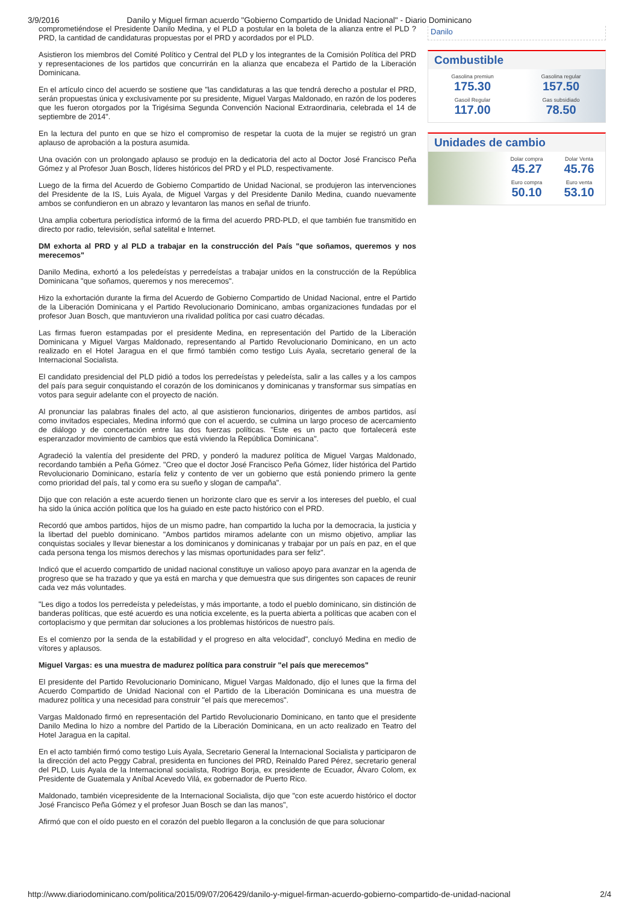3/9/2016 Danilo y Miguel firman acuerdo "Gobierno Compartido de Unidad Nacional" - Diario Dominicano
comprometiéndose el Presidente Danilo Medina, y el PLD a postular en la boleta de la alianza entre el PLD ? PRD, la cantidad de candidaturas propuestas por el PRD y acordados por el PLD.
Asistieron los miembros del Comité Político y Central del PLD y los integrantes de la Comisión Política del PRD y representaciones de los partidos que concurrirán en la alianza que encabeza el Partido de la Liberación Dominicana.
En el artículo cinco del acuerdo se sostiene que "las candidaturas a las que tendrá derecho a postular el PRD, serán propuestas única y exclusivamente por su presidente, Miguel Vargas Maldonado, en razón de los poderes que les fueron otorgados por la Trigésima Segunda Convención Nacional Extraordinaria, celebrada el 14 de septiembre de 2014".
En la lectura del punto en que se hizo el compromiso de respetar la cuota de la mujer se registró un gran aplauso de aprobación a la postura asumida.
Una ovación con un prolongado aplauso se produjo en la dedicatoria del acto al Doctor José Francisco Peña Gómez y al Profesor Juan Bosch, líderes históricos del PRD y el PLD, respectivamente.
Luego de la firma del Acuerdo de Gobierno Compartido de Unidad Nacional, se produjeron las intervenciones del Presidente de la IS, Luis Ayala, de Miguel Vargas y del Presidente Danilo Medina, cuando nuevamente ambos se confundieron en un abrazo y levantaron las manos en señal de triunfo.
Una amplia cobertura periodística informó de la firma del acuerdo PRD-PLD, el que también fue transmitido en directo por radio, televisión, señal satelital e Internet.
DM exhorta al PRD y al PLD a trabajar en la construcción del País "que soñamos, queremos y nos merecemos"
Danilo Medina, exhortó a los peledeístas y perredeístas a trabajar unidos en la construcción de la República Dominicana "que soñamos, queremos y nos merecemos".
Hizo la exhortación durante la firma del Acuerdo de Gobierno Compartido de Unidad Nacional, entre el Partido de la Liberación Dominicana y el Partido Revolucionario Dominicano, ambas organizaciones fundadas por el profesor Juan Bosch, que mantuvieron una rivalidad política por casi cuatro décadas.
Las firmas fueron estampadas por el presidente Medina, en representación del Partido de la Liberación Dominicana y Miguel Vargas Maldonado, representando al Partido Revolucionario Dominicano, en un acto realizado en el Hotel Jaragua en el que firmó también como testigo Luis Ayala, secretario general de la Internacional Socialista.
El candidato presidencial del PLD pidió a todos los perredeístas y peledeísta, salir a las calles y a los campos del país para seguir conquistando el corazón de los dominicanos y dominicanas y transformar sus simpatías en votos para seguir adelante con el proyecto de nación.
Al pronunciar las palabras finales del acto, al que asistieron funcionarios, dirigentes de ambos partidos, así como invitados especiales, Medina informó que con el acuerdo, se culmina un largo proceso de acercamiento de diálogo y de concertación entre las dos fuerzas políticas. "Este es un pacto que fortalecerá este esperanzador movimiento de cambios que está viviendo la República Dominicana".
Agradeció la valentía del presidente del PRD, y ponderó la madurez política de Miguel Vargas Maldonado, recordando también a Peña Gómez. "Creo que el doctor José Francisco Peña Gómez, líder histórica del Partido Revolucionario Dominicano, estaría feliz y contento de ver un gobierno que está poniendo primero la gente como prioridad del país, tal y como era su sueño y slogan de campaña".
Dijo que con relación a este acuerdo tienen un horizonte claro que es servir a los intereses del pueblo, el cual ha sido la única acción política que los ha guiado en este pacto histórico con el PRD.
Recordó que ambos partidos, hijos de un mismo padre, han compartido la lucha por la democracia, la justicia y la libertad del pueblo dominicano. "Ambos partidos miramos adelante con un mismo objetivo, ampliar las conquistas sociales y llevar bienestar a los dominicanos y dominicanas y trabajar por un país en paz, en el que cada persona tenga los mismos derechos y las mismas oportunidades para ser feliz".
Indicó que el acuerdo compartido de unidad nacional constituye un valioso apoyo para avanzar en la agenda de progreso que se ha trazado y que ya está en marcha y que demuestra que sus dirigentes son capaces de reunir cada vez más voluntades.
"Les digo a todos los perredeísta y peledeístas, y más importante, a todo el pueblo dominicano, sin distinción de banderas políticas, que esté acuerdo es una noticia excelente, es la puerta abierta a políticas que acaben con el cortoplacismo y que permitan dar soluciones a los problemas históricos de nuestro país.
Es el comienzo por la senda de la estabilidad y el progreso en alta velocidad", concluyó Medina en medio de vítores y aplausos.
Miguel Vargas: es una muestra de madurez política para construir "el país que merecemos"
El presidente del Partido Revolucionario Dominicano, Miguel Vargas Maldonado, dijo el lunes que la firma del Acuerdo Compartido de Unidad Nacional con el Partido de la Liberación Dominicana es una muestra de madurez política y una necesidad para construir "el país que merecemos".
Vargas Maldonado firmó en representación del Partido Revolucionario Dominicano, en tanto que el presidente Danilo Medina lo hizo a nombre del Partido de la Liberación Dominicana, en un acto realizado en Teatro del Hotel Jaragua en la capital.
En el acto también firmó como testigo Luis Ayala, Secretario General la Internacional Socialista y participaron de la dirección del acto Peggy Cabral, presidenta en funciones del PRD, Reinaldo Pared Pérez, secretario general del PLD, Luis Ayala de la Internacional socialista, Rodrigo Borja, ex presidente de Ecuador, Álvaro Colom, ex Presidente de Guatemala y Aníbal Acevedo Vilá, ex gobernador de Puerto Rico.
Maldonado, también vicepresidente de la Internacional Socialista, dijo que "con este acuerdo histórico el doctor José Francisco Peña Gómez y el profesor Juan Bosch se dan las manos",
Afirmó que con el oído puesto en el corazón del pueblo llegaron a la conclusión de que para solucionar
Danilo
Combustible
Gasolina premiun
175.30
Gasolina regular
157.50
Gasoil Regular
117.00
Gas subsidiado
78.50
Unidades de cambio
Dolar compra
45.27
Dolar Venta
45.76
Euro compra
50.10
Euro venta
53.10
http://www.diariodominicano.com/politica/2015/09/07/206429/danilo-y-miguel-firman-acuerdo-gobierno-compartido-de-unidad-nacional 2/4